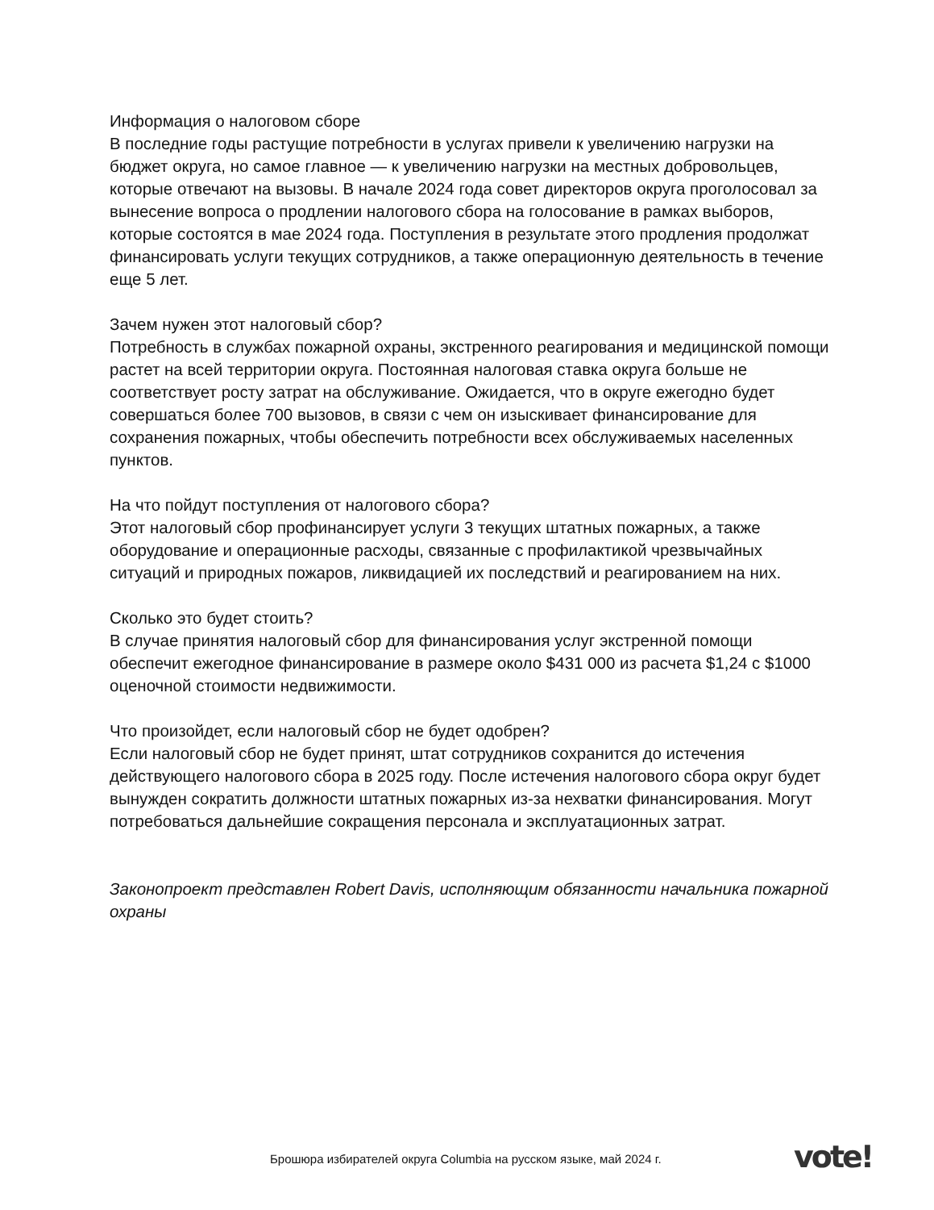Информация о налоговом сборе
В последние годы растущие потребности в услугах привели к увеличению нагрузки на бюджет округа, но самое главное — к увеличению нагрузки на местных добровольцев, которые отвечают на вызовы. В начале 2024 года совет директоров округа проголосовал за вынесение вопроса о продлении налогового сбора на голосование в рамках выборов, которые состоятся в мае 2024 года. Поступления в результате этого продления продолжат финансировать услуги текущих сотрудников, а также операционную деятельность в течение еще 5 лет.
Зачем нужен этот налоговый сбор?
Потребность в службах пожарной охраны, экстренного реагирования и медицинской помощи растет на всей территории округа. Постоянная налоговая ставка округа больше не соответствует росту затрат на обслуживание. Ожидается, что в округе ежегодно будет совершаться более 700 вызовов, в связи с чем он изыскивает финансирование для сохранения пожарных, чтобы обеспечить потребности всех обслуживаемых населенных пунктов.
На что пойдут поступления от налогового сбора?
Этот налоговый сбор профинансирует услуги 3 текущих штатных пожарных, а также оборудование и операционные расходы, связанные с профилактикой чрезвычайных ситуаций и природных пожаров, ликвидацией их последствий и реагированием на них.
Сколько это будет стоить?
В случае принятия налоговый сбор для финансирования услуг экстренной помощи обеспечит ежегодное финансирование в размере около $431 000 из расчета $1,24 с $1000 оценочной стоимости недвижимости.
Что произойдет, если налоговый сбор не будет одобрен?
Если налоговый сбор не будет принят, штат сотрудников сохранится до истечения действующего налогового сбора в 2025 году. После истечения налогового сбора округ будет вынужден сократить должности штатных пожарных из-за нехватки финансирования. Могут потребоваться дальнейшие сокращения персонала и эксплуатационных затрат.
Законопроект представлен Robert Davis, исполняющим обязанности начальника пожарной охраны
Брошюра избирателей округа Columbia на русском языке, май 2024 г.
vote!